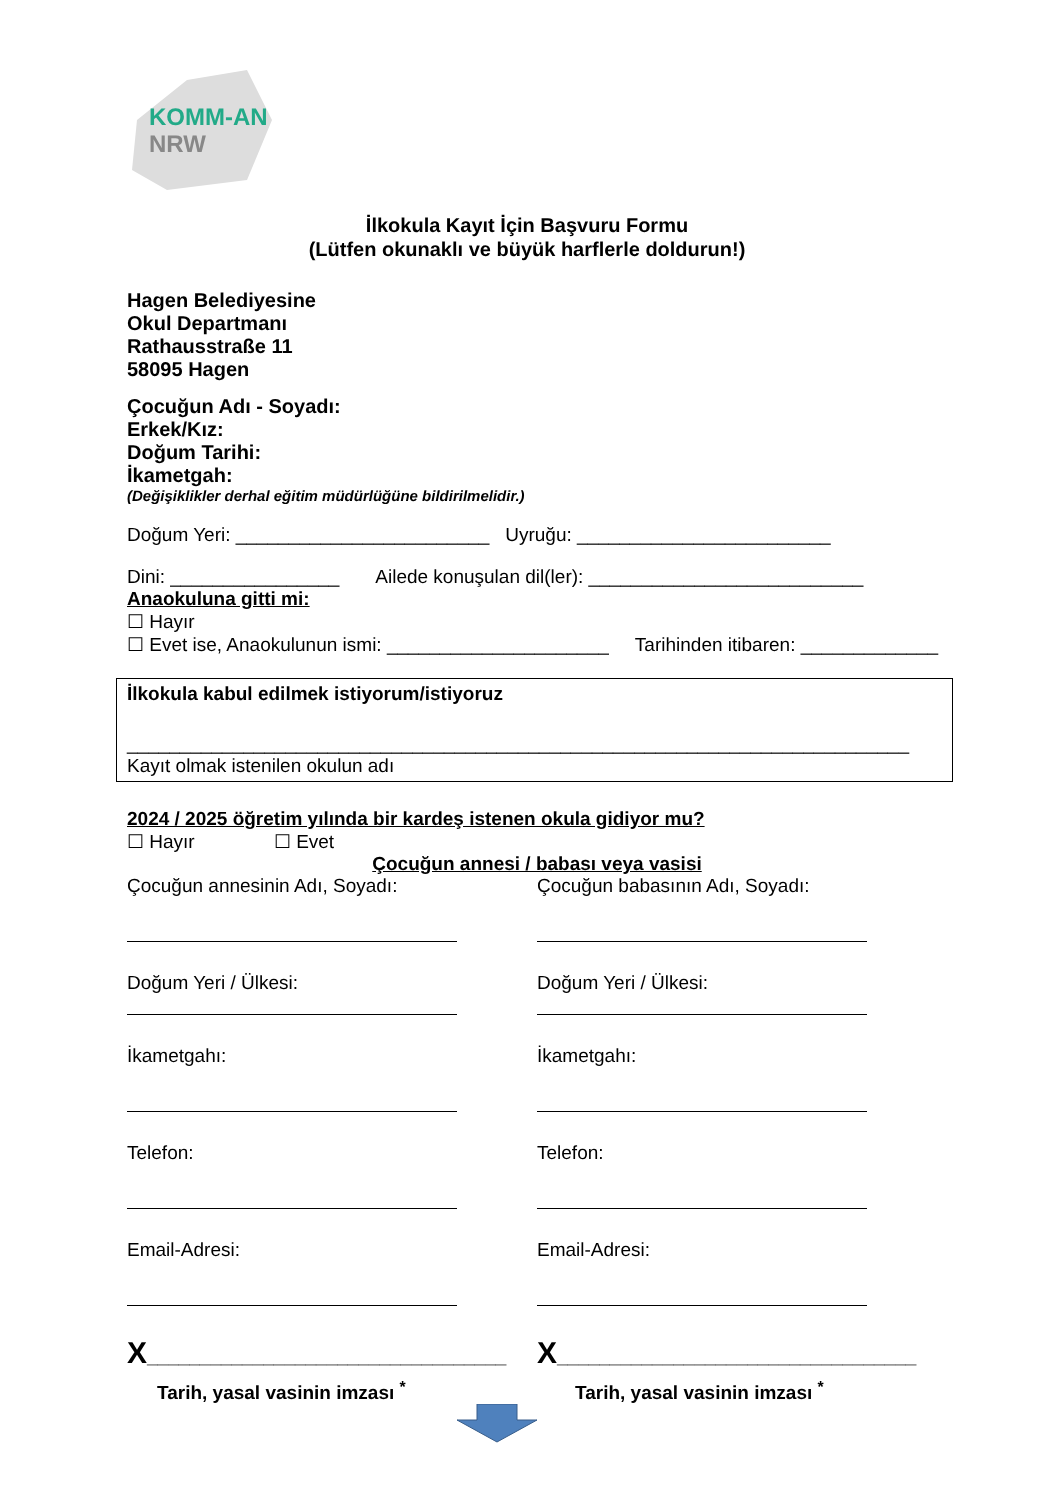KOMM-AN
NRW
İlkokula Kayıt İçin Başvuru Formu
(Lütfen okunaklı ve büyük harflerle doldurun!)
Hagen Belediyesine
Okul Departmanı
Rathausstraße 11
58095 Hagen
Çocuğun Adı - Soyadı:
Erkek/Kız:
Doğum Tarihi:
İkametgah:
(Değişiklikler derhal eğitim müdürlüğüne bildirilmelidir.)
Doğum Yeri: ________________________ Uyruğu: ________________________
Dini: ________________ Ailede konuşulan dil(ler): __________________________
Anaokuluna gitti mi:
☐ Hayır
☐ Evet ise, Anaokulunun ismi: _____________________ Tarihinden itibaren: _____________
İlkokula kabul edilmek istiyorum/istiyoruz
__________________________________________________________________________
Kayıt olmak istenilen okulun adı
2024 / 2025 öğretim yılında bir kardeş istenen okula gidiyor mu?
☐ Hayır ☐ Evet
Çocuğun annesi / babası veya vasisi
Çocuğun annesinin Adı, Soyadı:
Doğum Yeri / Ülkesi:
İkametgahı:
Telefon:
Email-Adresi:
X__________________________________
Tarih, yasal vasinin imzası <sup>*</sup>
Çocuğun babasının Adı, Soyadı:
Doğum Yeri / Ülkesi:
İkametgahı:
Telefon:
Email-Adresi:
X__________________________________
Tarih, yasal vasinin imzası <sup>*</sup>